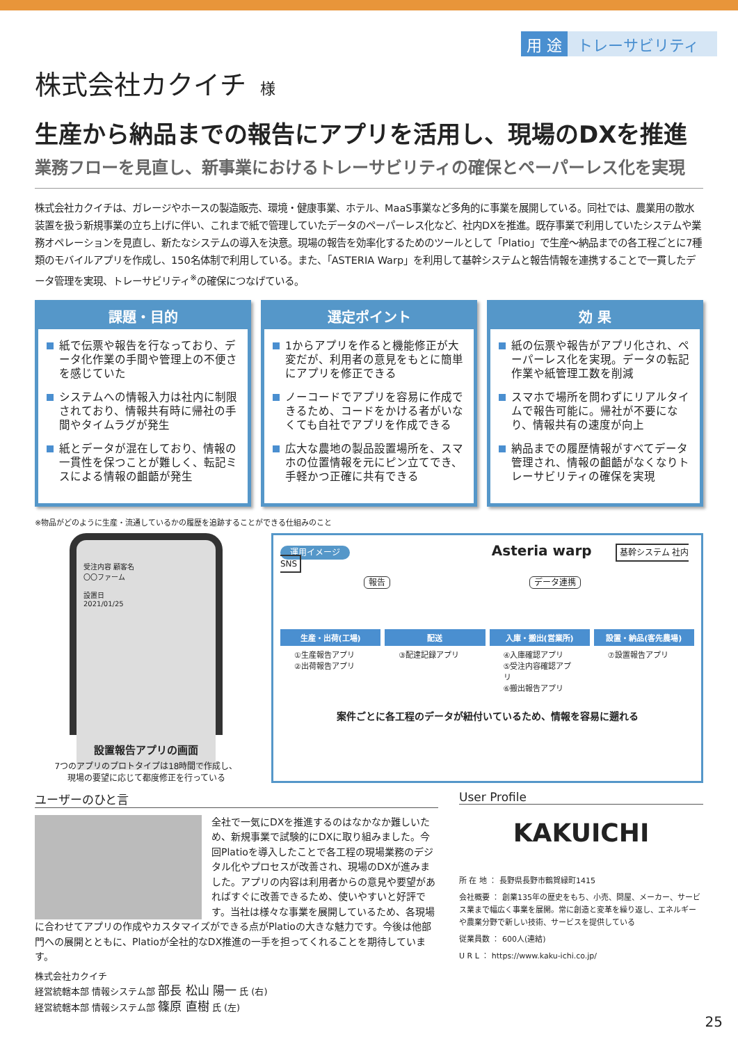用 途 トレーサビリティ
株式会社カクイチ 様
生産から納品までの報告にアプリを活用し、現場のDXを推進
業務フローを見直し、新事業におけるトレーサビリティの確保とペーパーレス化を実現
株式会社カクイチは、ガレージやホースの製造販売、環境・健康事業、ホテル、MaaS事業など多角的に事業を展開している。同社では、農業用の散水装置を扱う新規事業の立ち上げに伴い、これまで紙で管理していたデータのペーパーレス化など、社内DXを推進。既存事業で利用していたシステムや業務オペレーションを見直し、新たなシステムの導入を決意。現場の報告を効率化するためのツールとして「Platio」で生産～納品までの各工程ごとに7種類のモバイルアプリを作成し、150名体制で利用している。また、「ASTERIA Warp」を利用して基幹システムと報告情報を連携することで一貫したデータ管理を実現、トレーサビリティ<sup>※</sup>の確保につなげている。
課題・目的
紙で伝票や報告を行なっており、データ化作業の手間や管理上の不便さを感じていた
システムへの情報入力は社内に制限されており、情報共有時に帰社の手間やタイムラグが発生
紙とデータが混在しており、情報の一貫性を保つことが難しく、転記ミスによる情報の齟齬が発生
選定ポイント
1からアプリを作ると機能修正が大変だが、利用者の意見をもとに簡単にアプリを修正できる
ノーコードでアプリを容易に作成できるため、コードをかける者がいなくても自社でアプリを作成できる
広大な農地の製品設置場所を、スマホの位置情報を元にピン立てでき、手軽かつ正確に共有できる
効 果
紙の伝票や報告がアプリ化され、ペーパーレス化を実現。データの転記作業や紙管理工数を削減
スマホで場所を問わずにリアルタイムで報告可能に。帰社が不要になり、情報共有の速度が向上
納品までの履歴情報がすべてデータ管理され、情報の齟齬がなくなりトレーサビリティの確保を実現
※物品がどのように生産・流通しているかの履歴を追跡することができる仕組みのこと
受注内容 顧客名
〇〇ファーム
設置日
2021/01/25
設置報告アプリの画面
7つのアプリのプロトタイプは18時間で作成し、
現場の要望に応じて都度修正を行っている
運用イメージ Asteria warp 基幹システム 社内SNS
報告 データ連携
生産・出荷(工場)
①生産報告アプリ
②出荷報告アプリ
配送
③配達記録アプリ
入庫・搬出(営業所)
④入庫確認アプリ
⑤受注内容確認アプリ
⑥搬出報告アプリ
設置・納品(客先農場)
⑦設置報告アプリ
案件ごとに各工程のデータが紐付いているため、情報を容易に遡れる
ユーザーのひと言
全社で一気にDXを推進するのはなかなか難しいため、新規事業で試験的にDXに取り組みました。今回Platioを導入したことで各工程の現場業務のデジタル化やプロセスが改善され、現場のDXが進みました。アプリの内容は利用者からの意見や要望があればすぐに改善できるため、使いやすいと好評です。当社は様々な事業を展開しているため、各現場に合わせてアプリの作成やカスタマイズができる点がPlatioの大きな魅力です。今後は他部門への展開とともに、Platioが全社的なDX推進の一手を担ってくれることを期待しています。
株式会社カクイチ
経営統轄本部 情報システム部 部長 松山 陽一 氏 (右)
経営統轄本部 情報システム部 篠原 直樹 氏 (左)
User Profile
KAKUICHI
所 在 地 ： 長野県長野市鶴賀緑町1415
会社概要 ： 創業135年の歴史をもち、小売、問屋、メーカー、サービス業まで幅広く事業を展開。常に創造と変革を繰り返し、エネルギーや農業分野で新しい技術、サービスを提供している
従業員数 ： 600人(連結)
U R L ： https://www.kaku-ichi.co.jp/
25